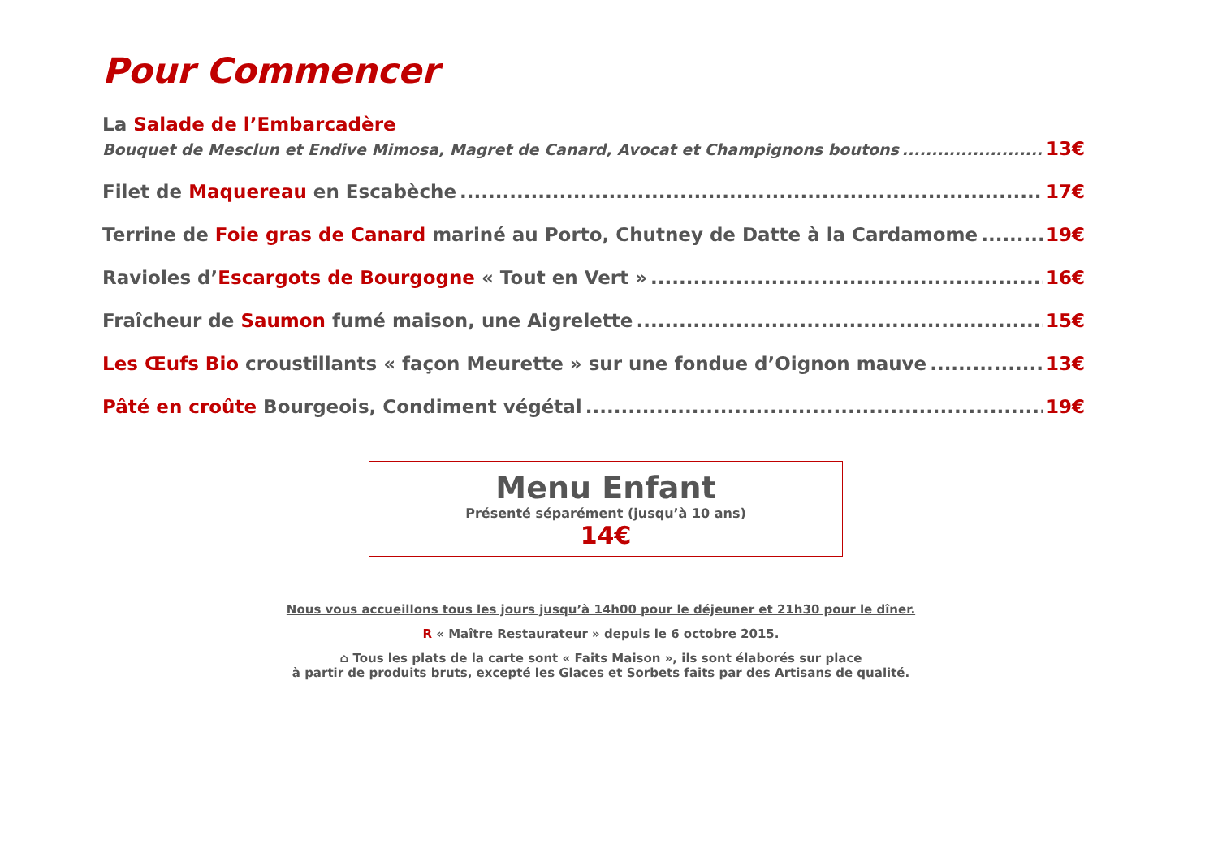Pour Commencer
La Salade de l’Embarcadère
Bouquet de Mesclun et Endive Mimosa, Magret de Canard, Avocat et Champignons boutons 13€
Filet de Maquereau en Escabèche 17€
Terrine de Foie gras de Canard mariné au Porto, Chutney de Datte à la Cardamome 19€
Ravioles d’Escargots de Bourgogne « Tout en Vert » 16€
Fraîcheur de Saumon fumé maison, une Aigrelette 15€
Les Œufs Bio croustillants « façon Meurette » sur une fondue d’Oignon mauve 13€
Pâté en croûte Bourgeois, Condiment végétal 19€
Menu Enfant
Présenté séparément (jusqu’à 10 ans)
14€
Nous vous accueillons tous les jours jusqu’à 14h00 pour le déjeuner et 21h30 pour le dîner.
R « Maître Restaurateur » depuis le 6 octobre 2015.
⌂ Tous les plats de la carte sont « Faits Maison », ils sont élaborés sur place
à partir de produits bruts, excepté les Glaces et Sorbets faits par des Artisans de qualité.